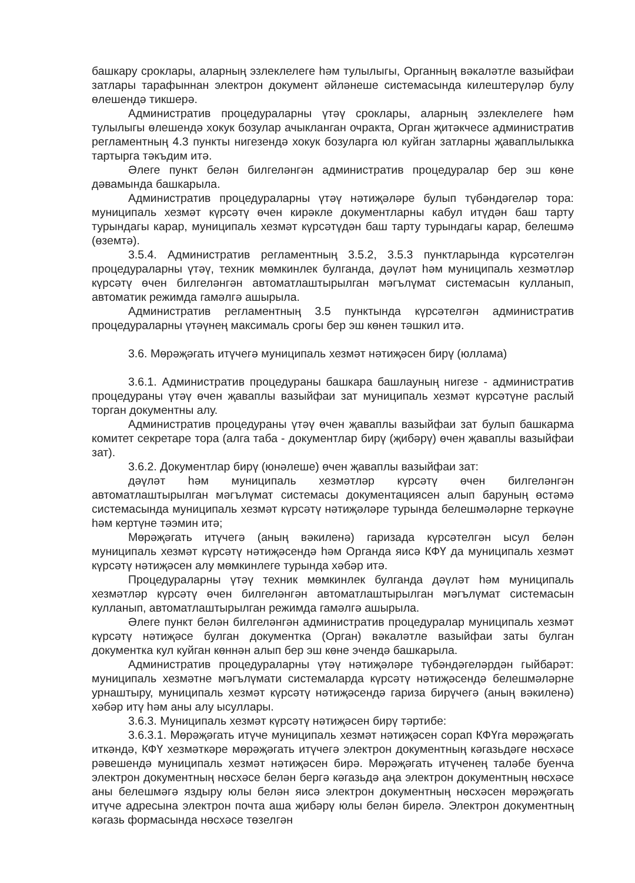башкару сроклары, аларның эзлеклелеге һәм тулылыгы, Органның вәкаләтле вазыйфаи затлары тарафыннан электрон документ әйләнеше системасында килештерүләр булу өлешендә тикшерә.
Административ процедураларны үтәү сроклары, аларның эзлеклелеге һәм тулылыгы өлешендә хокук бозулар ачыкланган очракта, Орган җитәкчесе административ регламентның 4.3 пункты нигезендә хокук бозуларга юл куйган затларны җаваплылыкка тартырга тәкъдим итә.
Әлеге пункт белән билгеләнгән административ процедуралар бер эш көне дәвамында башкарыла.
Административ процедураларны үтәү нәтиҗәләре булып түбәндәгеләр тора: муниципаль хезмәт күрсәтү өчен кирәкле документларны кабул итүдән баш тарту турындагы карар, муниципаль хезмәт күрсәтүдән баш тарту турындагы карар, белешмә (өземтә).
3.5.4. Административ регламентның 3.5.2, 3.5.3 пунктларында күрсәтелгән процедураларны үтәү, техник мөмкинлек булганда, дәүләт һәм муниципаль хезмәтләр күрсәтү өчен билгеләнгән автоматлаштырылган мәгълүмат системасын кулланып, автоматик режимда гамәлгә ашырыла.
Административ регламентның 3.5 пунктында күрсәтелгән административ процедураларны үтәүнең максималь срогы бер эш көнен тәшкил итә.
3.6. Мөрәҗәгать итүчегә муниципаль хезмәт нәтиҗәсен бирү (юллама)
3.6.1. Административ процедураны башкара башлауның нигезе - административ процедураны үтәү өчен җаваплы вазыйфаи зат муниципаль хезмәт күрсәтүне раслый торган документны алу.
Административ процедураны үтәү өчен җаваплы вазыйфаи зат булып башкарма комитет секретаре тора (алга таба - документлар бирү (җибәрү) өчен җаваплы вазыйфаи зат).
3.6.2. Документлар бирү (юнәлеше) өчен җаваплы вазыйфаи зат:
дәүләт һәм муниципаль хезмәтләр күрсәтү өчен билгеләнгән автоматлаштырылган мәгълүмат системасы документациясен алып баруның өстәмә системасында муниципаль хезмәт күрсәтү нәтиҗәләре турында белешмәләрне теркәүне һәм кертүне тәэмин итә;
Мөрәҗәгать итүчегә (аның вәкиленә) гаризада күрсәтелгән ысул белән муниципаль хезмәт күрсәтү нәтиҗәсендә һәм Органда яисә КФҮ да муниципаль хезмәт күрсәтү нәтиҗәсен алу мөмкинлеге турында хәбәр итә.
Процедураларны үтәү техник мөмкинлек булганда дәүләт һәм муниципаль хезмәтләр күрсәтү өчен билгеләнгән автоматлаштырылган мәгълүмат системасын кулланып, автоматлаштырылган режимда гамәлгә ашырыла.
Әлеге пункт белән билгеләнгән административ процедуралар муниципаль хезмәт күрсәтү нәтиҗәсе булган документка (Орган) вәкаләтле вазыйфаи заты булган документка кул куйган көннән алып бер эш көне эчендә башкарыла.
Административ процедураларны үтәү нәтиҗәләре түбәндәгеләрдән гыйбарәт: муниципаль хезмәтне мәгълүмати системаларда күрсәтү нәтиҗәсендә белешмәләрне урнаштыру, муниципаль хезмәт күрсәтү нәтиҗәсендә гариза бирүчегә (аның вәкиленә) хәбәр итү һәм аны алу ысуллары.
3.6.3. Муниципаль хезмәт күрсәтү нәтиҗәсен бирү тәртибе:
3.6.3.1. Мөрәҗәгать итүче муниципаль хезмәт нәтиҗәсен сорап КФҮга мөрәҗәгать иткәндә, КФҮ хезмәткәре мөрәҗәгать итүчегә электрон документның кәгазьдәге нөсхәсе рәвешендә муниципаль хезмәт нәтиҗәсен бирә. Мөрәҗәгать итүченең таләбе буенча электрон документның нөсхәсе белән бергә кәгазьдә аңа электрон документның нөсхәсе аны белешмәгә яздыру юлы белән яисә электрон документның нөсхәсен мөрәҗәгать итүче адресына электрон почта аша җибәрү юлы белән бирелә. Электрон документның кәгазь формасында нөсхәсе төзелгән